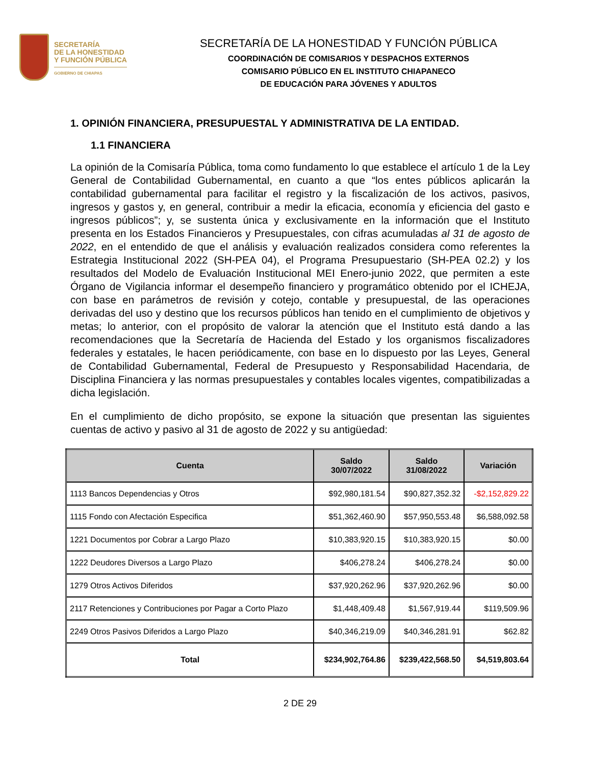SECRETARÍA
DE LA HONESTIDAD
Y FUNCIÓN PÚBLICA
GOBIERNO DE CHIAPAS
SECRETARÍA DE LA HONESTIDAD Y FUNCIÓN PÚBLICA
COORDINACIÓN DE COMISARIOS Y DESPACHOS EXTERNOS
COMISARIO PÚBLICO EN EL INSTITUTO CHIAPANECO
DE EDUCACIÓN PARA JÓVENES Y ADULTOS
1. OPINIÓN FINANCIERA, PRESUPUESTAL Y ADMINISTRATIVA DE LA ENTIDAD.
1.1 FINANCIERA
La opinión de la Comisaría Pública, toma como fundamento lo que establece el artículo 1 de la Ley General de Contabilidad Gubernamental, en cuanto a que “los entes públicos aplicarán la contabilidad gubernamental para facilitar el registro y la fiscalización de los activos, pasivos, ingresos y gastos y, en general, contribuir a medir la eficacia, economía y eficiencia del gasto e ingresos públicos”; y, se sustenta única y exclusivamente en la información que el Instituto presenta en los Estados Financieros y Presupuestales, con cifras acumuladas al 31 de agosto de 2022, en el entendido de que el análisis y evaluación realizados considera como referentes la Estrategia Institucional 2022 (SH-PEA 04), el Programa Presupuestario (SH-PEA 02.2) y los resultados del Modelo de Evaluación Institucional MEI Enero-junio 2022, que permiten a este Órgano de Vigilancia informar el desempeño financiero y programático obtenido por el ICHEJA, con base en parámetros de revisión y cotejo, contable y presupuestal, de las operaciones derivadas del uso y destino que los recursos públicos han tenido en el cumplimiento de objetivos y metas; lo anterior, con el propósito de valorar la atención que el Instituto está dando a las recomendaciones que la Secretaría de Hacienda del Estado y los organismos fiscalizadores federales y estatales, le hacen periódicamente, con base en lo dispuesto por las Leyes, General de Contabilidad Gubernamental, Federal de Presupuesto y Responsabilidad Hacendaria, de Disciplina Financiera y las normas presupuestales y contables locales vigentes, compatibilizadas a dicha legislación.
En el cumplimiento de dicho propósito, se expone la situación que presentan las siguientes cuentas de activo y pasivo al 31 de agosto de 2022 y su antigüedad:
| Cuenta | Saldo 30/07/2022 | Saldo 31/08/2022 | Variación |
| --- | --- | --- | --- |
| 1113 Bancos Dependencias y Otros | $92,980,181.54 | $90,827,352.32 | -$2,152,829.22 |
| 1115 Fondo con Afectación Especifica | $51,362,460.90 | $57,950,553.48 | $6,588,092.58 |
| 1221 Documentos por Cobrar a Largo Plazo | $10,383,920.15 | $10,383,920.15 | $0.00 |
| 1222 Deudores Diversos a Largo Plazo | $406,278.24 | $406,278.24 | $0.00 |
| 1279 Otros Activos Diferidos | $37,920,262.96 | $37,920,262.96 | $0.00 |
| 2117 Retenciones y Contribuciones por Pagar a Corto Plazo | $1,448,409.48 | $1,567,919.44 | $119,509.96 |
| 2249 Otros Pasivos Diferidos a Largo Plazo | $40,346,219.09 | $40,346,281.91 | $62.82 |
| Total | $234,902,764.86 | $239,422,568.50 | $4,519,803.64 |
2 DE 29